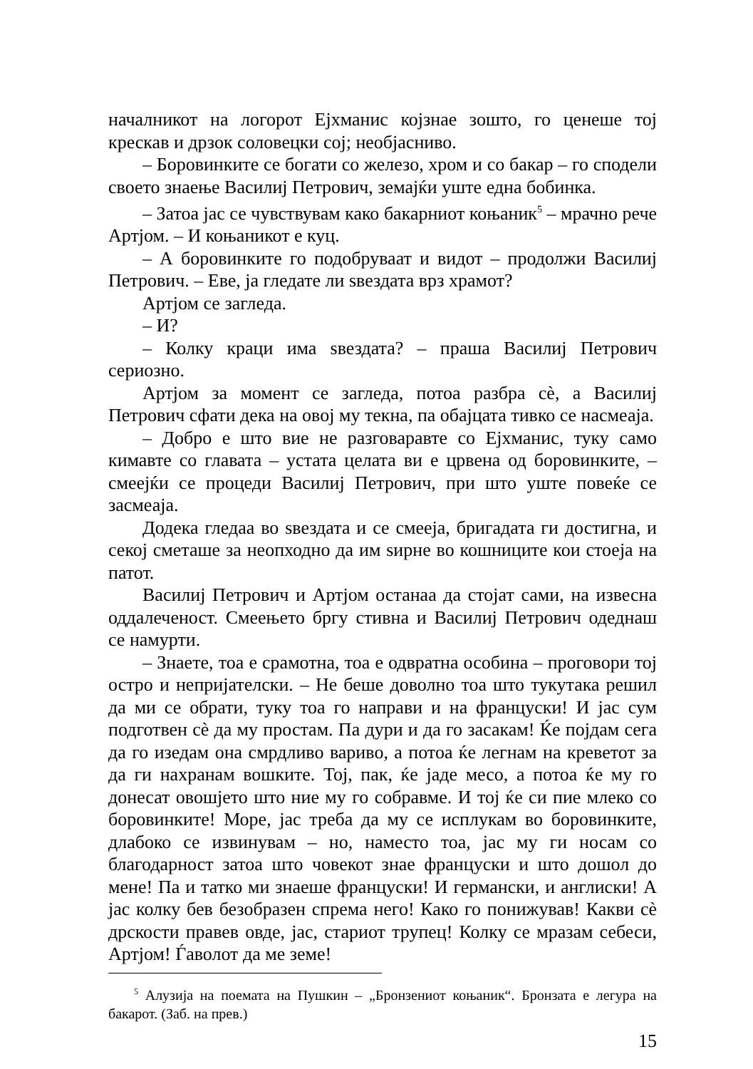началникот на логорот Ејхманис којзнае зошто, го ценеше тој крескав и дрзок соловецки сој; необјасниво.
– Боровинките се богати со железо, хром и со бакар – го сподели своето знаење Василиј Петрович, земајќи уште една бобинка.
– Затоа јас се чувствувам како бакарниот коњаник<sup>5</sup> – мрачно рече Артјом. – И коњаникот е куц.
– А боровинките го подобруваат и видот – продолжи Василиј Петрович. – Еве, ја гледате ли ѕвездата врз храмот?
Артјом се загледа.
– И?
– Колку краци има ѕвездата? – праша Василиј Петрович сериозно.
Артјом за момент се загледа, потоа разбра сè, а Василиј Петрович сфати дека на овој му текна, па обајцата тивко се насмеаја.
– Добро е што вие не разговаравте со Ејхманис, туку само кимавте со главата – устата целата ви е црвена од боровинките, – смеејќи се процеди Василиј Петрович, при што уште повеќе се засмеаја.
Додека гледаа во ѕвездата и се смееја, бригадата ги достигна, и секој сметаше за неопходно да им ѕирне во кошниците кои стоеја на патот.
Василиј Петрович и Артјом останаа да стојат сами, на извесна оддалеченост. Смеењето бргу стивна и Василиј Петрович одеднаш се намурти.
– Знаете, тоа е срамотна, тоа е одвратна особина – проговори тој остро и непријателски. – Не беше доволно тоа што тукутака решил да ми се обрати, туку тоа го направи и на француски! И јас сум подготвен сè да му простам. Па дури и да го засакам! Ќе појдам сега да го изедам она смрдливо вариво, а потоа ќе легнам на креветот за да ги нахранам вошките. Тој, пак, ќе јаде месо, а потоа ќе му го донесат овошјето што ние му го собравме. И тој ќе си пие млеко со боровинките! Море, јас треба да му се исплукам во боровинките, длабоко се извинувам – но, наместо тоа, јас му ги носам со благодарност затоа што човекот знае француски и што дошол до мене! Па и татко ми знаеше француски! И германски, и англиски! А јас колку бев безобразен спрема него! Како го понижував! Какви сè дрскости правев овде, јас, стариот трупец! Колку се мразам себеси, Артјом! Ѓаволот да ме земе!
<sup>5</sup> Алузија на поемата на Пушкин – „Бронзениот коњаник“. Бронзата е легура на бакарот. (Заб. на прев.)
15